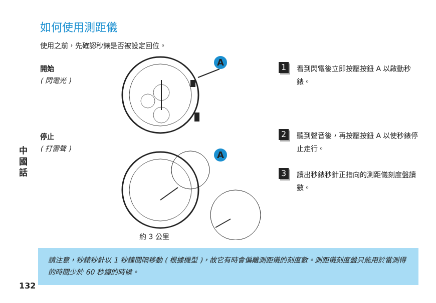如何使用測距儀
使用之前，先確認秒錶是否被設定回位。
開始
( 閃電光 )
停止
( 打雷聲 )
中
國
話
A
A
約 3 公里
1 看到閃電後立即按壓按鈕 A 以啟動秒錶。
2 聽到聲音後，再按壓按鈕 A 以使秒錶停止走行。
3 讀出秒錶秒針正指向的測距儀刻度盤讀數。
請注意，秒錶秒針以 1 秒鐘間隔移動 ( 根據機型 )，故它有時會偏離測距儀的刻度數。測距儀刻度盤只能用於當測得的時間少於 60 秒鐘的時候。
132